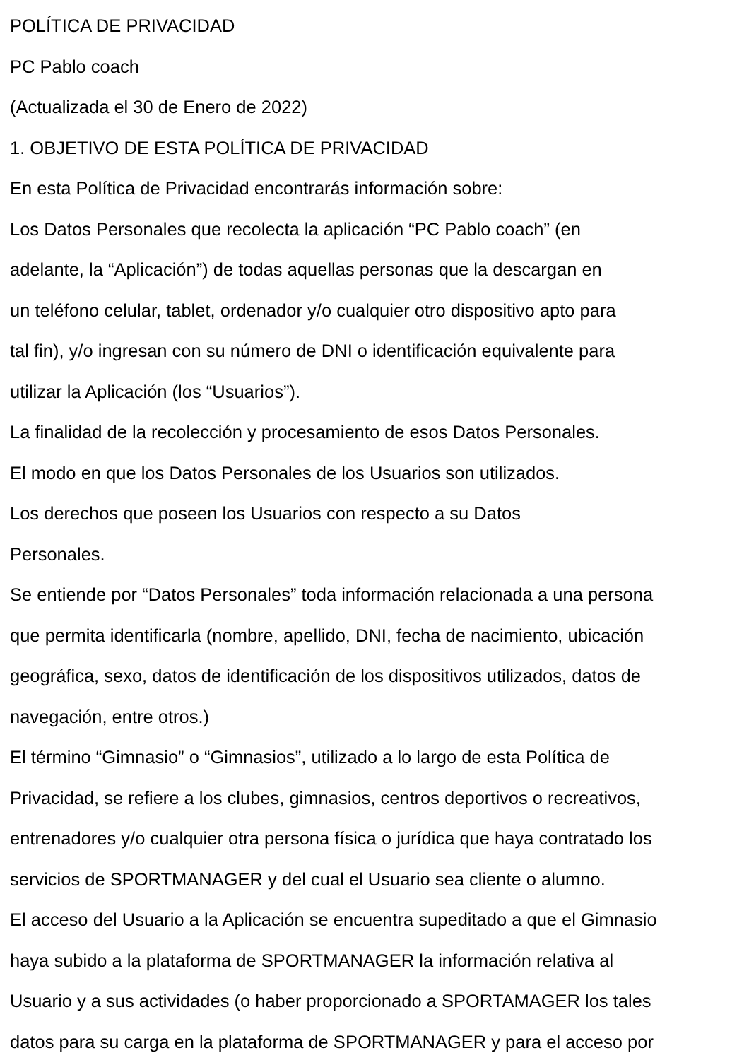POLÍTICA DE PRIVACIDAD
PC Pablo coach
(Actualizada el 30 de Enero de 2022)
1. OBJETIVO DE ESTA POLÍTICA DE PRIVACIDAD
En esta Política de Privacidad encontrarás información sobre:
Los Datos Personales que recolecta la aplicación “PC Pablo coach” (en
adelante, la “Aplicación”) de todas aquellas personas que la descargan en
un teléfono celular, tablet, ordenador y/o cualquier otro dispositivo apto para
tal fin), y/o ingresan con su número de DNI o identificación equivalente para
utilizar la Aplicación (los “Usuarios”).
La finalidad de la recolección y procesamiento de esos Datos Personales.
El modo en que los Datos Personales de los Usuarios son utilizados.
Los derechos que poseen los Usuarios con respecto a su Datos
Personales.
Se entiende por “Datos Personales” toda información relacionada a una persona
que permita identificarla (nombre, apellido, DNI, fecha de nacimiento, ubicación
geográfica, sexo, datos de identificación de los dispositivos utilizados, datos de
navegación, entre otros.)
El término “Gimnasio” o “Gimnasios”, utilizado a lo largo de esta Política de
Privacidad, se refiere a los clubes, gimnasios, centros deportivos o recreativos,
entrenadores y/o cualquier otra persona física o jurídica que haya contratado los
servicios de SPORTMANAGER y del cual el Usuario sea cliente o alumno.
El acceso del Usuario a la Aplicación se encuentra supeditado a que el Gimnasio
haya subido a la plataforma de SPORTMANAGER la información relativa al
Usuario y a sus actividades (o haber proporcionado a SPORTAMAGER los tales
datos para su carga en la plataforma de SPORTMANAGER y para el acceso por